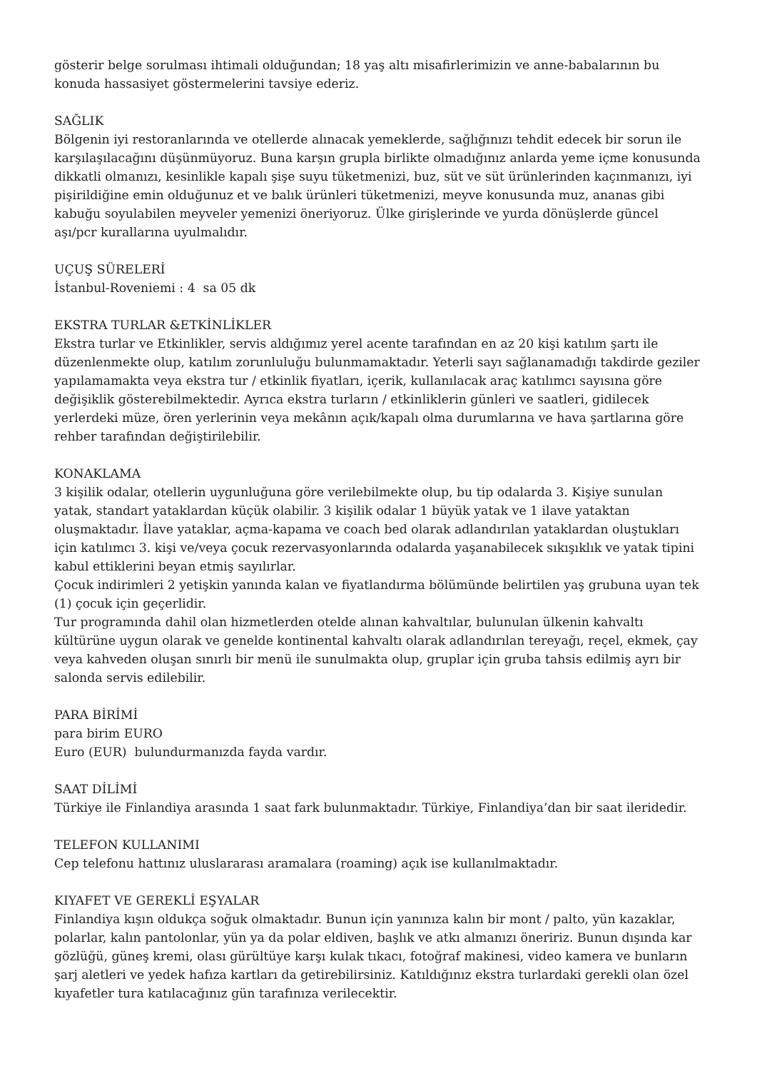gösterir belge sorulması ihtimali olduğundan; 18 yaş altı misafirlerimizin ve anne-babalarının bu konuda hassasiyet göstermelerini tavsiye ederiz.
SAĞLIK
Bölgenin iyi restoranlarında ve otellerde alınacak yemeklerde, sağlığınızı tehdit edecek bir sorun ile karşılaşılacağını düşünmüyoruz. Buna karşın grupla birlikte olmadığınız anlarda yeme içme konusunda dikkatli olmanızı, kesinlikle kapalı şişe suyu tüketmenizi, buz, süt ve süt ürünlerinden kaçınmanızı, iyi pişirildiğine emin olduğunuz et ve balık ürünleri tüketmenizi, meyve konusunda muz, ananas gibi kabuğu soyulabilen meyveler yemenizi öneriyoruz. Ülke girişlerinde ve yurda dönüşlerde güncel aşı/pcr kurallarına uyulmalıdır.
UÇUŞ SÜRELERİ
İstanbul-Roveniemi : 4 sa 05 dk
EKSTRA TURLAR &ETKİNLİKLER
Ekstra turlar ve Etkinlikler, servis aldığımız yerel acente tarafından en az 20 kişi katılım şartı ile düzenlenmekte olup, katılım zorunluluğu bulunmamaktadır. Yeterli sayı sağlanamadığı takdirde geziler yapılamamakta veya ekstra tur / etkinlik fiyatları, içerik, kullanılacak araç katılımcı sayısına göre değişiklik gösterebilmektedir. Ayrıca ekstra turların / etkinliklerin günleri ve saatleri, gidilecek yerlerdeki müze, ören yerlerinin veya mekânın açık/kapalı olma durumlarına ve hava şartlarına göre rehber tarafından değiştirilebilir.
KONAKLAMA
3 kişilik odalar, otellerin uygunluğuna göre verilebilmekte olup, bu tip odalarda 3. Kişiye sunulan yatak, standart yataklardan küçük olabilir. 3 kişilik odalar 1 büyük yatak ve 1 ilave yataktan oluşmaktadır. İlave yataklar, açma-kapama ve coach bed olarak adlandırılan yataklardan oluştukları için katılımcı 3. kişi ve/veya çocuk rezervasyonlarında odalarda yaşanabilecek sıkışıklık ve yatak tipini kabul ettiklerini beyan etmiş sayılırlar.
Çocuk indirimleri 2 yetişkin yanında kalan ve fiyatlandırma bölümünde belirtilen yaş grubuna uyan tek (1) çocuk için geçerlidir.
Tur programında dahil olan hizmetlerden otelde alınan kahvaltılar, bulunulan ülkenin kahvaltı kültürüne uygun olarak ve genelde kontinental kahvaltı olarak adlandırılan tereyağı, reçel, ekmek, çay veya kahveden oluşan sınırlı bir menü ile sunulmakta olup, gruplar için gruba tahsis edilmiş ayrı bir salonda servis edilebilir.
PARA BİRİMİ
para birim EURO
Euro (EUR) bulundurmanızda fayda vardır.
SAAT DİLİMİ
Türkiye ile Finlandiya arasında 1 saat fark bulunmaktadır. Türkiye, Finlandiya’dan bir saat ileridedir.
TELEFON KULLANIMI
Cep telefonu hattınız uluslararası aramalara (roaming) açık ise kullanılmaktadır.
KIYAFET VE GEREKLİ EŞYALAR
Finlandiya kışın oldukça soğuk olmaktadır. Bunun için yanınıza kalın bir mont / palto, yün kazaklar, polarlar, kalın pantolonlar, yün ya da polar eldiven, başlık ve atkı almanızı öneririz. Bunun dışında kar gözlüğü, güneş kremi, olası gürültüye karşı kulak tıkacı, fotoğraf makinesi, video kamera ve bunların şarj aletleri ve yedek hafıza kartları da getirebilirsiniz. Katıldığınız ekstra turlardaki gerekli olan özel kıyafetler tura katılacağınız gün tarafınıza verilecektir.